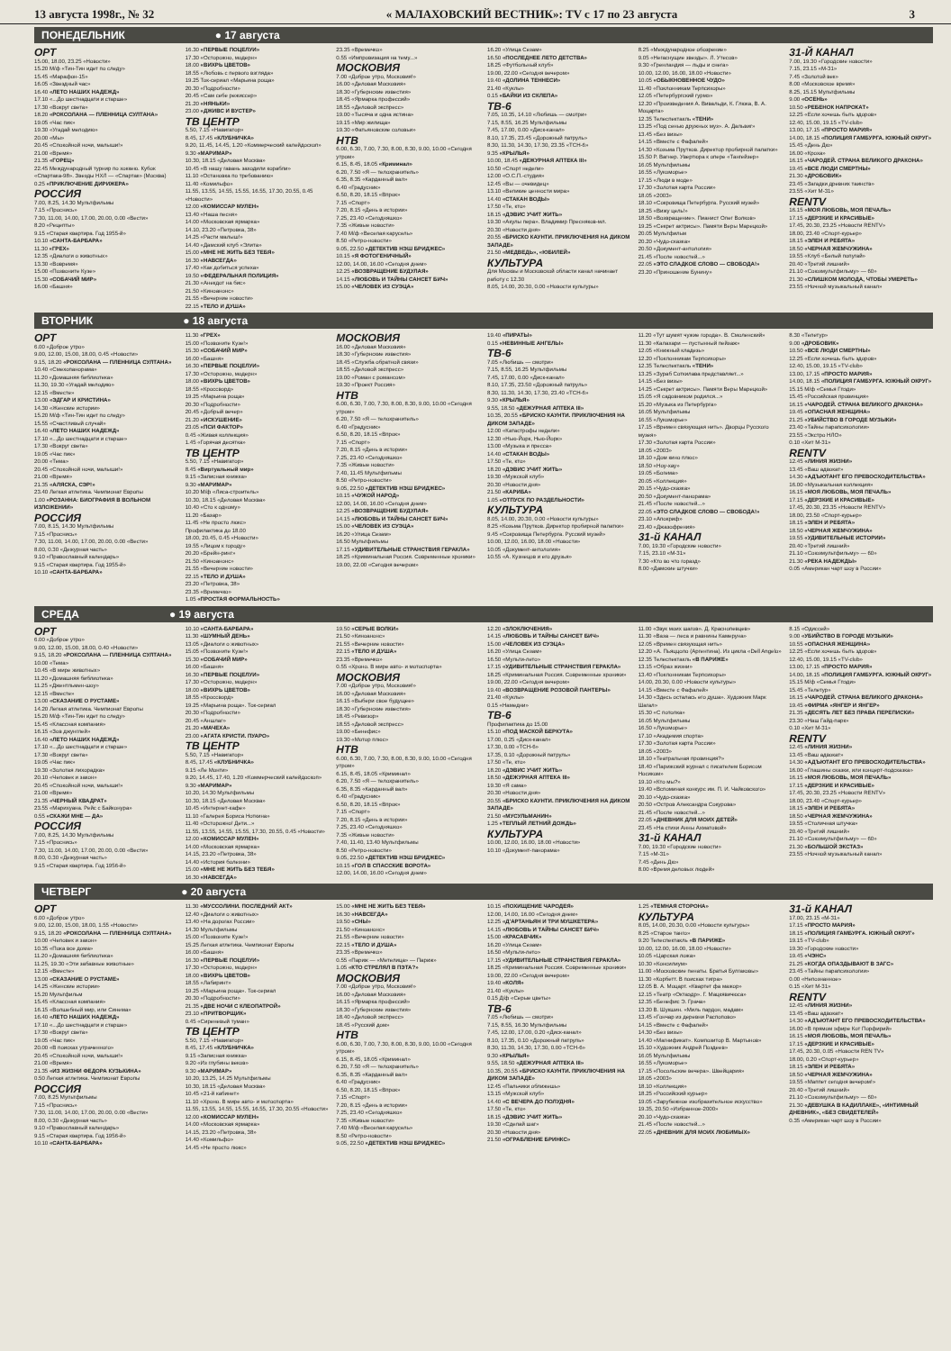13 августа 1998г., № 32 « МАЛАХОВСКИЙ ВЕСТНИК»: TV с 17 по 23 августа 3
ПОНЕДЕЛЬНИК ● 17 августа
ОРТ
15.00, 18.00, 23.25 «Новости»
15.20 М/ф «Тин-Тин идет по следу»
15.45 «Марафон-15»
16.05 «Звездный час»
16.40 «ЛЕТО НАШИХ НАДЕЖД»
17.10 «...До шестнадцати и старше»
17.30 «Вокруг света»
18.20 «РОКСОЛАНА — ПЛЕННИЦА СУЛТАНА»
19.05 «Час пик»
19.30 «Угадай мелодию»
20.00 «Мы»
20.45 «Спокойной ночи, малыши!»
21.00 «Время»
21.35 «ГОРЕЦ»
22.45 Международный турнир по хоккею. Кубок «Спартака-98». Звезды НХЛ — «Спартак» (Москва)
0.25 «ПРИКЛЮЧЕНИЕ ДИРИЖЕРА»
РОССИЯ
7.00, 8.25, 14.30 Мультфильмы
7.15 «Проснись»
7.30, 11.00, 14.00, 17.00, 20.00, 0.00 «Вести»
8.20 «Рецепты»
9.15 «Старая квартира. Год 1955-й»
10.10 «САНТА-БАРБАРА»
11.30 «ГРЕХ»
12.35 «Диалоги о животных»
13.30 «Вовремя»
15.00 «Позвоните Кузе»
15.30 «СОБАЧИЙ МИР»
16.00 «Башня»
16.30 «ПЕРВЫЕ ПОЦЕЛУИ»
17.30 «Осторожно, модерн»
18.00 «ВИХРЬ ЦВЕТОВ»
18.55 «Любовь с первого взгляда»
19.25 Ток-сериал «Марьина роща»
20.30 «Подробности»
20.45 «Сам себе режиссер»
21.20 «НЯНЬКИ»
23.00 «ДЖИВС И ВУСТЕР»
ТВ ЦЕНТР
5.50, 7.15 «Навигатор»
8.45, 17.45 «КЛУБНИЧКА»
9.20, 11.45, 14.45, 1.20 «Коммерческий калейдоскоп»
9.30 «МАРИМАР»
10.30, 18.15 «Деловая Москва»
10.45 «В нашу гавань заходили корабли»
11.10 «Остановка по требованию»
11.40 «Комильфо»
11.55, 13.55, 14.55, 15.55, 16.55, 17.30, 20.55, 0.45 «Новости»
12.00 «КОМИССАР МУЛЕН»
13.40 «Наша песня»
14.00 «Московская ярмарка»
14.10, 23.20 «Петровка, 38»
14.25 «Расти малыш!»
14.40 «Дамский клуб «Элита»
15.00 «МНЕ НЕ ЖИТЬ БЕЗ ТЕБЯ»
16.30 «НАВСЕГДА»
17.40 «Как добиться успеха»
19.50 «ФЕДЕРАЛЬНАЯ ПОЛИЦИЯ»
21.30 «Анекдот на бис»
21.50 «Киноанонс»
21.55 «Вечерние новости»
22.15 «ТЕЛО И ДУША»
23.35 «Времечко»
0.55 «Импровизация на тему...»
МОСКОВИЯ
7.00 «Доброе утро, Московия!»
16.00 «Деловая Московия»
18.30 «Губернские известия»
18.45 «Ярмарка профессий»
18.55 «Деловой экспресс»
19.00 «Тысяча и одна истина»
19.15 «Мир жилища»
19.30 «Фатьяновские соловьи»
НТВ
6.00, 6.30, 7.00, 7.30, 8.00, 8.30, 9.00, 10.00 «Сегодня утром»
6.15, 8.45, 18.05 «Криминал»
6.20, 7.50 «Я — телохранитель»
6.35, 8.35 «Карданный вал»
6.40 «Градусник»
6.50, 8.20, 18.15 «Впрок»
7.15 «Спорт»
7.20, 8.15 «День в истории»
7.25, 23.40 «Сегодняшко»
7.35 «Живые новости»
7.40 М/ф «Веселая карусель»
8.50 «Ретро-новости»
9.05, 22.50 «ДЕТЕКТИВ НЭШ БРИДЖЕС»
10.15 «Я ФОТОГЕНИЧНЫЙ»
12.00, 14.00, 16.00 «Сегодня днем»
12.25 «ВОЗВРАЩЕНИЕ БУДУЛАЯ»
14.15 «ЛЮБОВЬ И ТАЙНЫ САНСЕТ БИЧ»
15.00 «ЧЕЛОВЕК ИЗ СУЭЦА»
16.20 «Улица Сезам»
16.50 «ПОСЛЕДНЕЕ ЛЕТО ДЕТСТВА»
18.25 «Футбольный клуб»
19.00, 22.00 «Сегодня вечером»
19.40 «ДОЛИНА ТЕННЕСИ»
21.40 «Куклы»
0.15 «БАЙКИ ИЗ СКЛЕПА»
ТВ-6
7.05, 10.35, 14.10 «Любишь — смотри»
7.15, 8.55, 16.25 Мультфильмы
7.45, 17.00, 0.00 «Диск-канал»
8.10, 17.35, 23.45 «Дорожный патруль»
8.30, 11.30, 14.30, 17.30, 23.35 «ТСН-6»
9.35 «КРЫЛЬЯ»
10.00, 18.45 «ДЕЖУРНАЯ АПТЕКА III»
10.50 «Спорт недели»
12.00 «О.С.П.-студия»
12.45 «Вы — очевидец»
13.10 «Великие ценности мира»
14.40 «СТАКАН ВОДЫ»
17.50 «Те, кто»
18.15 «ДЭВИС УЧИТ ЖИТЬ»
19.30 «Акулы пера». Владимир Пресняков-мл.
20.30 «Новости дня»
20.55 «БРИСКО КАУНТИ. ПРИКЛЮЧЕНИЯ НА ДИКОМ ЗАПАДЕ»
21.50 «МЕДВЕДЬ», «ЮБИЛЕЙ»
КУЛЬТУРА
Для Москвы и Московской области канал начинает работу с 12.30
8.05, 14.00, 20.30, 0.00 «Новости культуры»
8.25 «Международное обозрение»
9.05 «Негаснущие звезды». Л. Утесов»
9.30 «Гренландия — льды и снега»
10.00, 12.00, 16.00, 18.00 «Новости»
10.05 «ОБЫКНОВЕННОЕ ЧУДО»
11.40 «Поклонникам Терпсихоры»
12.05 «Петербургский гурмэ»
12.20 «Произведения А. Вивальди, К. Глюка, В. А. Моцарта»
12.35 Телеспектакль «ТЕНИ»
13.25 «Под сенью дружных муз». А. Дальвиг»
13.45 «Без визы»
14.15 «Вместе с Фафалей»
14.30 «Козьма Прутков. Директор пробирной палатки»
15.50 Р. Вагнер. Увертюра к опере «Тангейзер»
16.05 Мультфильмы
16.55 «Лукоморье»
17.15 «Люди в моде»
17.30 «Золотая карта России»
18.05 «2003»
18.10 «Сокровища Петербурга. Русский музей»
18.25 «Вижу цель!»
18.50 «Возвращение». Пианист Олег Волков»
19.25 «Секрет актрисы». Памяти Веры Марецкой»
20.05 Мультфильм
20.20 «Чудо-сказка»
20.50 «Документ-антология»
21.45 «После новостей...»
22.05 «ЭТО СЛАДКОЕ СЛОВО — СВОБОДА!»
23.20 «Приношение Бунину»
31-Й КАНАЛ
7.00, 19.30 «Городские новости»
7.15, 23.15 «М-31»
7.45 «Золотой век»
8.00 «Московское время»
8.25, 15.15 Мультфильмы
9.00 «ОСЕНЬ»
10.50 «РЕБЕНОК НАПРОКАТ»
12.25 «Если хочешь быть здоров»
12.40, 15.00, 19.15 «TV-club»
13.00, 17.15 «ПРОСТО МАРИЯ»
14.00, 18.15 «ПОЛИЦИЯ ГАМБУРГА. ЮЖНЫЙ ОКРУГ»
15.45 «День Дю»
16.00 «Кроха»
16.15 «ЧАРОДЕЙ. СТРАНА ВЕЛИКОГО ДРАКОНА»
19.45 «ВСЕ ЛЮДИ СМЕРТНЫ»
21.30 «ДРОБОВИК»
23.45 «Загадки древних таинств»
23.55 «Хит М-31»
RENTV
16.15 «МОЯ ЛЮБОВЬ, МОЯ ПЕЧАЛЬ»
17.15 «ДЕРЗКИЕ И КРАСИВЫЕ»
17.45, 20.30, 23.25 «Новости RENTV»
18.00, 23.40 «Спорт-курьер»
18.15 «ЭЛЕН И РЕБЯТА»
18.50 «ЧЕРНАЯ ЖЕМЧУЖИНА»
19.55 «Клуб «Белый попугай»
20.40 «Третий лишний»
21.10 «Союзмультфильму» — 60»
21.30 «СЛИШКОМ МОЛОДА, ЧТОБЫ УМЕРЕТЬ»
23.55 «Ночной музыкальный канал»
ВТОРНИК ● 18 августа
ОРТ
6.00 «Доброе утро»
9.00, 12.00, 15.00, 18.00, 0.45 «Новости»
9.15, 18.20 «РОКСОЛАНА — ПЛЕННИЦА СУЛТАНА»
10.40 «Смехопанорама»
11.20 «Домашняя библиотека»
11.30, 19.30 «Угадай мелодию»
12.15 «Вместе»
13.00 «ЭДГАР И КРИСТИНА»
14.30 «Женские истории»
15.20 М/ф «Тин-Тин идет по следу»
15.55 «Счастливый случай»
16.40 «ЛЕТО НАШИХ НАДЕЖД»
17.10 «...До шестнадцати и старше»
17.30 «Вокруг света»
19.05 «Час пик»
20.00 «Тема»
20.45 «Спокойной ночи, малыши!»
21.00 «Время»
21.35 «АЛЯСКА, СЭР!»
23.40 Легкая атлетика. Чемпионат Европы
1.00 «РОЗАННА: БИОГРАФИЯ В ВОЛЬНОМ ИЗЛОЖЕНИИ»
РОССИЯ
7.00, 8.15, 14.30 Мультфильмы
7.15 «Проснись»
7.30, 11.00, 14.00, 17.00, 20.00, 0.00 «Вести»
8.00, 0.30 «Дежурная часть»
9.10 «Православный календарь»
9.15 «Старая квартира. Год 1955-й»
10.10 «САНТА-БАРБАРА»
11.30 «ГРЕХ»
15.00 «Позвоните Кузе!»
15.30 «СОБАЧИЙ МИР»
16.00 «Башня»
16.30 «ПЕРВЫЕ ПОЦЕЛУИ»
17.30 «Осторожно, модерн»
18.00 «ВИХРЬ ЦВЕТОВ»
18.55 «Кроссворд»
19.25 «Марьина роща»
20.30 «Подробности»
20.45 «Добрый вечер»
21.20 «ИСКУШЕНИЕ»
23.05 «ПСИ ФАКТОР»
0.45 «Живая коллекция»
1.45 «Горячая десятка»
ТВ ЦЕНТР
5.50, 7.15 «Навигатор»
8.45 «Виртуальный мир»
9.15 «Записная книжка»
9.30 «МАРИМАР»
10.20 М/ф «Лиса-строитель»
10.30, 18.15 «Деловая Москва»
10.40 «Сто к одному»
11.20 «Базар»
11.45 «Не просто люкс»
Профилактика до 18.00
18.00, 20.45, 0.45 «Новости»
19.55 «Лицом к городу»
20.20 «Брейн-ринг»
21.50 «Киноанонс»
21.55 «Вечерние новости»
22.15 «ТЕЛО И ДУША»
23.20 «Петровка, 38»
23.35 «Времечко»
1.05 «ПРОСТАЯ ФОРМАЛЬНОСТЬ»
МОСКОВИЯ
16.00 «Деловая Московия»
18.30 «Губернские известия»
18.45 «Служба обратной связи»
18.55 «Деловой экспресс»
19.00 «Роман с романсом»
19.30 «Проект Россия»
НТВ
6.00, 6.30, 7.00, 7.30, 8.00, 8.30, 9.00, 10.00 «Сегодня утром»
6.20, 7.50 «Я — телохранитель»
6.40 «Градусник»
6.50, 8.20, 18.15 «Впрок»
7.15 «Спорт»
7.20, 8.15 «День в истории»
7.25, 23.40 «Сегодняшко»
7.35 «Живые новости»
7.40, 11.45 Мультфильмы
8.50 «Ретро-новости»
9.05, 22.50 «ДЕТЕКТИВ НЭШ БРИДЖЕС»
10.15 «ЧУЖОЙ НАРОД»
12.00, 14.00, 16.00 «Сегодня днем»
12.25 «ВОЗВРАЩЕНИЕ БУДУЛАЯ»
14.15 «ЛЮБОВЬ И ТАЙНЫ САНСЕТ БИЧ»
15.00 «ЧЕЛОВЕК ИЗ СУЭЦА»
16.20 «Улица Сезам»
16.50 Мультфильмы
17.15 «УДИВИТЕЛЬНЫЕ СТРАНСТВИЯ ГЕРАКЛА»
18.25 «Криминальная Россия. Современные хроники»
19.00, 22.00 «Сегодня вечером»
19.40 «ПИРАТЫ»
0.15 «НЕВИННЫЕ АНГЕЛЫ»
ТВ-6
7.05 «Любишь — смотри»
7.15, 8.55, 16.25 Мультфильмы
7.45, 17.00, 0.00 «Диск-канал»
8.10, 17.35, 23.50 «Дорожный патруль»
8.30, 11.30, 14.30, 17.30, 23.40 «ТСН-6»
9.30 «КРЫЛЬЯ»
9.55, 18.50 «ДЕЖУРНАЯ АПТЕКА III»
10.35, 20.55 «БРИСКО КАУНТИ. ПРИКЛЮЧЕНИЯ НА ДИКОМ ЗАПАДЕ»
12.00 «Катастрофы недели»
12.30 «Нью-Йорк, Нью-Йорк»
13.00 «Музыка и пресса»
14.40 «СТАКАН ВОДЫ»
17.50 «Те, кто»
18.20 «ДЭВИС УЧИТ ЖИТЬ»
19.30 «Мужской клуб»
20.30 «Новости дня»
21.50 «КАРИБА»
1.05 «ОТПУСК ПО РАЗДЕЛЬНОСТИ»
КУЛЬТУРА
8.05, 14.00, 20.30, 0.00 «Новости культуры»
8.25 «Козьма Прутков. Директор пробирной палатки»
9.45 «Сокровища Петербурга. Русский музей»
10.00, 12.00, 16.00, 18.00 «Новости»
10.05 «Документ-антология»
10.55 «А. Кузнецов и его друзья»
11.20 «Тут шумят чужие города». В. Смоленский»
11.30 «Калахари — пустынный пейзаж»
12.05 «Книжный кладезь»
12.20 «Поклонникам Терпсихоры»
12.35 Телеспектакль «ТЕНИ»
13.25 «Зураб Соткилава представляет...»
14.15 «Без визы»
14.25 «Секрет актрисы». Памяти Веры Марецкой»
15.05 «Я садовником родился...»
15.20 «Музыка из Петербурга»
16.05 Мультфильмы
16.55 «Лукоморье»
17.15 «Времен связующая нить». Дворцы Русского музея»
17.30 «Золотая карта России»
18.05 «2003»
18.10 «Дом кино плюс»
18.50 «Ноу-хау»
19.05 «Богема»
20.05 «Коллекция»
20.15 «Чудо-сказка»
20.50 «Документ-панорама»
21.45 «После новостей...»
22.05 «ЭТО СЛАДКОЕ СЛОВО — СВОБОДА!»
23.10 «Апокриф»
23.40 «Джазофрения»
31-й КАНАЛ
7.00, 19.30 «Городские новости»
7.15, 23.10 «М-31»
7.30 «Кто во что горазд»
8.00 «Дамские штучки»
8.30 «Телетур»
9.00 «ДРОБОВИК»
10.50 «ВСЕ ЛЮДИ СМЕРТНЫ»
12.25 «Если хочешь быть здоров»
12.40, 15.00, 19.15 «TV-club»
13.00, 17.15 «ПРОСТО МАРИЯ»
14.00, 18.15 «ПОЛИЦИЯ ГАМБУРГА. ЮЖНЫЙ ОКРУГ»
15.15 М/ф «Семья Гпэди»
15.45 «Российская провинция»
16.15 «ЧАРОДЕЙ. СТРАНА ВЕЛИКОГО ДРАКОНА»
19.45 «ОПАСНАЯ ЖЕНЩИНА»
21.25 «УБИЙСТВО В ГОРОДЕ МУЗЫКИ»
23.40 «Тайны парапсихологии»
23.55 «Экстро НЛО»
0.10 «Хит М-31»
RENTV
12.45 «ЛИНИЯ ЖИЗНИ»
13.45 «Ваш адвокат»
14.30 «АДЪЮТАНТ ЕГО ПРЕВОСХОДИТЕЛЬСТВА»
16.00 «Музыкальная коллекция»
16.15 «МОЯ ЛЮБОВЬ, МОЯ ПЕЧАЛЬ»
17.15 «ДЕРЗКИЕ И КРАСИВЫЕ»
17.45, 20.30, 23.35 «Новости RENTV»
18.00, 23.50 «Спорт-курьер»
18.15 «ЭЛЕН И РЕБЯТА»
18.50 «ЧЕРНАЯ ЖЕМЧУЖИНА»
19.55 «УДИВИТЕЛЬНЫЕ ИСТОРИИ»
20.40 «Третий лишний»
21.10 «Союзмультфильму» — 60»
21.30 «РЕКА НАДЕЖДЫ»
0.05 «Американ чарт шоу в России»
СРЕДА ● 19 августа
ОРТ
6.00 «Доброе утро»
9.00, 12.00, 15.00, 18.00, 0.40 «Новости»
9.15, 18.20 «РОКСОЛАНА — ПЛЕННИЦА СУЛТАНА»
10.00 «Тема»
10.45 «В мире животных»
11.20 «Домашняя библиотека»
11.25 «Джентльмен-шоу»
12.15 «Вместе»
13.00 «СКАЗАНИЕ О РУСТАМЕ»
14.20 Легкая атлетика. Чемпионат Европы
15.20 М/ф «Тин-Тин идет по следу»
15.45 «Классная компания»
16.15 «Зов джунглей»
16.40 «ЛЕТО НАШИХ НАДЕЖД»
17.10 «...До шестнадцати и старше»
17.30 «Вокруг света»
19.05 «Час пик»
19.30 «Золотая лихорадка»
20.10 «Человек и закон»
20.45 «Спокойной ночи, малыши!»
21.00 «Время»
21.35 «ЧЕРНЫЙ КВАДРАТ»
23.55 «Марихуана. Рейс с Байконура»
0.55 «СКАЖИ МНЕ — ДА»
РОССИЯ
7.00, 8.25, 14.30 Мультфильмы
7.15 «Проснись»
7.30, 11.00, 14.00, 17.00, 20.00, 0.00 «Вести»
8.00, 0.30 «Дежурная часть»
9.15 «Старая квартира. Год 1956-й»
10.10 «САНТА-БАРБАРА»
11.30 «ШУМНЫЙ ДЕНЬ»
13.05 «Диалоги о животных»
15.05 «Позвоните Кузе!»
15.30 «СОБАЧИЙ МИР»
16.00 «Башня»
16.30 «ПЕРВЫЕ ПОЦЕЛУИ»
17.30 «Осторожно, модерн»
18.00 «ВИХРЬ ЦВЕТОВ»
18.55 «Кроссворд»
19.25 «Марьина роща». Ток-сериал
20.30 «Подробности»
20.45 «Аншлаг»
21.20 «МАЧЕХА»
23.00 «АГАТА КРИСТИ. ПУАРО»
ТВ ЦЕНТР
5.50, 7.15 «Навигатор»
8.45, 17.45 «КЛУБНИЧКА»
9.15 «Ле Монти»
9.20, 14.45, 17.40, 1.20 «Коммерческий калейдоскоп»
9.30 «МАРИМАР»
10.20, 14.30 Мультфильмы
10.30, 18.15 «Деловая Москва»
10.45 «Интернет-кафе»
11.10 «Галерея Бориса Ноткина»
11.40 «Осторожно! Дети...»
11.55, 13.55, 14.55, 15.55, 17.30, 20.55, 0.45 «Новости»
12.00 «КОМИССАР МУЛЕН»
14.00 «Московская ярмарка»
14.15, 23.20 «Петровка, 38»
14.40 «История болезни»
15.00 «МНЕ НЕ ЖИТЬ БЕЗ ТЕБЯ»
16.30 «НАВСЕГДА»
19.50 «СЕРЫЕ ВОЛКИ»
21.50 «Киноанонс»
21.55 «Вечерние новости»
22.15 «ТЕЛО И ДУША»
23.35 «Времечко»
0.55 «Хроно. В мире авто- и мотоспорта»
МОСКОВИЯ
7.00 «Доброе утро, Московия!»
16.00 «Деловая Московия»
16.15 «Выбери свое будущее»
18.30 «Губернские известия»
18.45 «Ревизор»
18.55 «Деловой экспресс»
19.00 «Бенефис»
19.30 «Мотор плюс»
НТВ
6.00, 6.30, 7.00, 7.30, 8.00, 8.30, 9.00, 10.00 «Сегодня утром»
6.15, 8.45, 18.05 «Криминал»
6.20, 7.50 «Я — телохранитель»
6.35, 8.35 «Карданный вал»
6.40 «Градусник»
6.50, 8.20, 18.15 «Впрок»
7.15 «Спорт»
7.20, 8.15 «День в истории»
7.25, 23.40 «Сегодняшко»
7.35 «Живые новости»
7.40, 11.40, 13.40 Мультфильмы
8.50 «Ретро-новости»
9.05, 22.50 «ДЕТЕКТИВ НЭШ БРИДЖЕС»
10.15 «ГОЛ В СПАССКИЕ ВОРОТА»
12.00, 14.00, 16.00 «Сегодня днем»
12.20 «ЗЛОКЛЮЧЕНИЯ»
14.15 «ЛЮБОВЬ И ТАЙНЫ САНСЕТ БИЧ»
15.00 «ЧЕЛОВЕК ИЗ СУЭЦА»
16.20 «Улица Сезам»
16.50 «Мульти-лето»
17.15 «УДИВИТЕЛЬНЫЕ СТРАНСТВИЯ ГЕРАКЛА»
18.25 «Криминальная Россия. Современные хроники»
19.00, 22.00 «Сегодня вечером»
19.40 «ВОЗВРАЩЕНИЕ РОЗОВОЙ ПАНТЕРЫ»
21.40 «Куклы»
0.15 «Намедни»
ТВ-6
Профилактика до 15.00
15.10 «ПОД МАСКОЙ БЕРКУТА»
17.00, 0.25 «Диск-канал»
17.30, 0.00 «ТСН-6»
17.35, 0.10 «Дорожный патруль»
17.50 «Те, кто»
18.20 «ДЭВИС УЧИТ ЖИТЬ»
18.50 «ДЕЖУРНАЯ АПТЕКА III»
19.30 «Я сама»
20.30 «Новости дня»
20.55 «БРИСКО КАУНТИ. ПРИКЛЮЧЕНИЯ НА ДИКОМ ЗАПАДЕ»
21.50 «МУСУЛЬМАНИН»
1.25 «ТЕПЛЫЙ ЛЕТНИЙ ДОЖДЬ»
КУЛЬТУРА
10.00, 12.00, 16.00, 18.00 «Новости»
10.10 «Документ-панорама»
11.00 «Звук моих шагов». Д. Краснопевцев»
11.30 «Ваза — леса и равнины Камеруна»
12.05 «Времен связующая нить»
12.20 «А. Пьяццоло (Аргентина). Из цикла «Dell Angelo»
12.35 Телеспектакль «В ПАРИЖЕ»
13.15 «Образ жизни»
13.40 «Поклонникам Терпсихоры»
14.00, 20.30, 0.00 «Новости культуры»
14.15 «Вместе с Фафалей»
14.30 «Здесь осталась его душа». Художник Марк Шагал»
15.30 «С потолка»
16.05 Мультфильмы
16.50 «Лукоморье»
17.10 «Академия спорта»
17.30 «Золотая карта России»
18.05 «2003»
18.10 «Театральная провинция?»
18.40 «Парижский журнал с писателем Борисом Носиком»
19.10 «Кто мы?»
19.40 «Вспоминая конкурс им. П. И. Чайковского»
20.10 «Чудо-сказка»
20.50 «Остров Александра Сокурова»
21.45 «После новостей...»
22.05 «ДНЕВНИК ДЛЯ МОИХ ДЕТЕЙ»
23.45 «На стихи Анны Ахматовой»
31-й КАНАЛ
7.00, 19.30 «Городские новости»
7.15 «М-31»
7.45 «День Дю»
8.00 «Время деловых людей»
8.15 «Одиссей»
9.00 «УБИЙСТВО В ГОРОДЕ МУЗЫКИ»
10.55 «ОПАСНАЯ ЖЕНЩИНА»
12.25 «Если хочешь быть здоров»
12.40, 15.00, 19.15 «TV-club»
13.00, 17.15 «ПРОСТО МАРИЯ»
14.00, 18.15 «ПОЛИЦИЯ ГАМБУРГА. ЮЖНЫЙ ОКРУГ»
15.15 М/ф «Семья Гпэди»
15.45 «Телетур»
16.15 «ЧАРОДЕЙ. СТРАНА ВЕЛИКОГО ДРАКОНА»
19.45 «ФИРМА «ЯНГЕР И ЯНГЕР»
21.35 «ДЕСЯТЬ ЛЕТ БЕЗ ПРАВА ПЕРЕПИСКИ»
23.30 «Наш Гайд-парк»
0.10 «Хит М-31»
RENTV
12.45 «ЛИНИЯ ЖИЗНИ»
13.45 «Ваш адвокат»
14.30 «АДЪЮТАНТ ЕГО ПРЕВОСХОДИТЕЛЬСТВА»
16.00 «Глашины сказки, или концерт-подсказка»
16.15 «МОЯ ЛЮБОВЬ, МОЯ ПЕЧАЛЬ»
17.15 «ДЕРЗКИЕ И КРАСИВЫЕ»
17.45, 20.30, 23.25 «Новости RENTV»
18.00, 23.40 «Спорт-курьер»
18.15 «ЭЛЕН И РЕБЯТА»
18.50 «ЧЕРНАЯ ЖЕМЧУЖИНА»
19.55 «Столичная штучка»
20.40 «Третий лишний»
21.10 «Союзмультфильму» — 60»
21.30 «БОЛЬШОЙ ЭКСТАЗ»
23.55 «Ночной музыкальный канал»
ЧЕТВЕРГ ● 20 августа
ОРТ
6.00 «Доброе утро»
9.00, 12.00, 15.00, 18.00, 1.55 «Новости»
9.15, 18.20 «РОКСОЛАНА — ПЛЕННИЦА СУЛТАНА»
10.00 «Человек и закон»
10.35 «Пока все дома»
11.20 «Домашняя библиотека»
11.25, 19.30 «Эти забавные животные»
12.15 «Вместе»
13.00 «СКАЗАНИЕ О РУСТАМЕ»
14.25 «Женские истории»
15.20 Мультфильм
15.45 «Классная компания»
16.15 «Волшебный мир, или Синема»
16.40 «ЛЕТО НАШИХ НАДЕЖД»
17.10 «...До шестнадцати и старше»
17.30 «Вокруг света»
19.05 «Час пик»
20.00 «В поисках утраченного»
20.45 «Спокойной ночи, малыши!»
21.00 «Время»
21.35 «ИЗ ЖИЗНИ ФЕДОРА КУЗЬКИНА»
0.50 Легкая атлетика. Чемпионат Европы
РОССИЯ
7.00, 8.25 Мультфильмы
7.15 «Проснись»
7.30, 11.00, 14.00, 17.00, 20.00, 0.00 «Вести»
8.00, 0.30 «Дежурная часть»
9.10 «Православный календарь»
9.15 «Старая квартира. Год 1956-й»
10.10 «САНТА-БАРБАРА»
11.30 «МУССОЛИНИ. ПОСЛЕДНИЙ АКТ»
12.40 «Диалоги о животных»
13.40 «На дорогах России»
14.30 Мультфильмы
15.00 «Позвоните Кузе!»
15.25 Легкая атлетика. Чемпионат Европы
16.00 «Башня»
16.30 «ПЕРВЫЕ ПОЦЕЛУИ»
17.30 «Осторожно, модерн»
18.00 «ВИХРЬ ЦВЕТОВ»
18.55 «Лабиринт»
19.25 «Марьина роща». Ток-сериал
20.30 «Подробности»
21.35 «ДВЕ НОЧИ С КЛЕОПАТРОЙ»
23.10 «ПРИТВОРЩИК»
0.45 «Сиреневый туман»
ТВ ЦЕНТР
5.50, 7.15 «Навигатор»
8.45, 17.45 «КЛУБНИЧКА»
9.15 «Записная книжка»
9.20 «Из глубины веков»
9.30 «МАРИМАР»
10.20, 13.25, 14.25 Мультфильмы
10.30, 18.15 «Деловая Москва»
10.45 «21-й кабинет»
11.10 «Хроно. В мире авто- и мотоспорта»
11.55, 13.55, 14.55, 15.55, 16.55, 17.30, 20.55 «Новости»
12.00 «КОМИССАР МУЛЕН»
14.00 «Московская ярмарка»
14.15, 23.20 «Петровка, 38»
14.40 «Комильфо»
14.45 «Не просто люкс»
15.00 «МНЕ НЕ ЖИТЬ БЕЗ ТЕБЯ»
16.30 «НАВСЕГДА»
19.50 «СНЫ»
21.50 «Киноанонс»
21.55 «Вечерние новости»
22.15 «ТЕЛО И ДУША»
23.35 «Времечко»
0.55 «Париж — «Метелица» — Париж»
1.05 «КТО СТРЕЛЯЛ В ПЭТА?»
МОСКОВИЯ
7.00 «Доброе утро, Московия!»
16.00 «Деловая Московия»
16.15 «Ярмарка профессий»
18.30 «Губернские известия»
18.40 «Деловой экспресс»
18.45 «Русский дом»
НТВ
6.00, 6.30, 7.00, 7.30, 8.00, 8.30, 9.00, 10.00 «Сегодня утром»
6.15, 8.45, 18.05 «Криминал»
6.20, 7.50 «Я — телохранитель»
6.35, 8.35 «Карданный вал»
6.40 «Градусник»
6.50, 8.20, 18.15 «Впрок»
7.15 «Спорт»
7.20, 8.15 «День в истории»
7.25, 23.40 «Сегодняшко»
7.35 «Живые новости»
7.40 М/ф «Веселая карусель»
8.50 «Ретро-новости»
9.05, 22.50 «ДЕТЕКТИВ НЭШ БРИДЖЕС»
10.15 «ПОХИЩЕНИЕ ЧАРОДЕЯ»
12.00, 14.00, 16.00 «Сегодня днем»
12.25 «Д'АРТАНЬЯН И ТРИ МУШКЕТЕРА»
14.15 «ЛЮБОВЬ И ТАЙНЫ САНСЕТ БИЧ»
15.00 «КРАСАВЧИК»
16.20 «Улица Сезам»
16.50 «Мульти-лето»
17.15 «УДИВИТЕЛЬНЫЕ СТРАНСТВИЯ ГЕРАКЛА»
18.25 «Криминальная Россия. Современные хроники»
19.00, 22.00 «Сегодня вечером»
19.40 «КОЛЯ»
21.40 «Куклы»
0.15 Д/ф «Серые цветы»
ТВ-6
7.05 «Любишь — смотри»
7.15, 8.55, 16.30 Мультфильмы
7.45, 12.00, 17.00, 0.20 «Диск-канал»
8.10, 17.35, 0.10 «Дорожный патруль»
8.30, 11.30, 14.30, 17.30, 0.00 «ТСН-6»
9.30 «КРЫЛЬЯ»
9.55, 18.50 «ДЕЖУРНАЯ АПТЕКА III»
10.35, 20.55 «БРИСКО КАУНТИ. ПРИКЛЮЧЕНИЯ НА ДИКОМ ЗАПАДЕ»
12.45 «Пальчики оближешь»
13.15 «Мужской клуб»
14.40 «С ВЕЧЕРА ДО ПОЛУДНЯ»
17.50 «Те, кто»
18.15 «ДЭВИС УЧИТ ЖИТЬ»
19.30 «Сделай шаг»
20.30 «Новости дня»
21.50 «ОГРАБЛЕНИЕ БРИНКС»
1.25 «ТЕМНАЯ СТОРОНА»
КУЛЬТУРА
8.05, 14.00, 20.30, 0.00 «Новости культуры»
8.25 «Старое танго»
9.20 Телеспектакль «В ПАРИЖЕ»
10.00, 12.00, 16.00, 18.00 «Новости»
10.05 «Царская ложа»
10.30 «Консилиум»
11.00 «Московские пенаты. Братья Булгаковы»
11.30 «Корбетт. В поисках тигра»
12.05 В. А. Моцарт. «Квартет фа мажор»
12.15 «Театр «Октаэдр». Г. Мацкявичюса»
12.35 «Бенефис Э. Грача»
13.20 В. Шукшин. «Миль пардон, мадам»
13.45 «Гончар из деревни Распопово»
14.15 «Вместе с Фафалей»
14.30 «Без визы»
14.40 «Магнификат». Композитор В. Мартынов»
15.10 «Художник Андрей Поздеев»
16.05 Мультфильмы
16.55 «Лукоморье»
17.15 «Посольские вечера». Швейцария»
18.05 «2003»
18.10 «Коллекция»
18.25 «Российский курьер»
19.05 «Зарубежное изобразительное искусство»
19.35, 20.50 «Избранное-2000»
20.10 «Чудо-сказка»
21.45 «После новостей...»
22.05 «ДНЕВНИК ДЛЯ МОИХ ЛЮБИМЫХ»
31-й КАНАЛ
17.00, 23.15 «М-31»
17.15 «ПРОСТО МАРИЯ»
18.15 «ПОЛИЦИЯ ГАМБУРГА. ЮЖНЫЙ ОКРУГ»
19.15 «TV-club»
19.30 «Городские новости»
19.45 «ЧЭНС»
21.25 «КОГДА ОПАЗДЫВАЮТ В ЗАГС»
23.45 «Тайны парапсихологии»
0.00 «Непознанное»
0.15 «Хит М-31»
RENTV
12.45 «ЛИНИЯ ЖИЗНИ»
13.45 «Ваш адвокат»
14.30 «АДЪЮТАНТ ЕГО ПРЕВОСХОДИТЕЛЬСТВА»
16.00 «В прямом эфире Кот Порфирий»
16.15 «МОЯ ЛЮБОВЬ, МОЯ ПЕЧАЛЬ»
17.15 «ДЕРЗКИЕ И КРАСИВЫЕ»
17.45, 20.30, 0.05 «Новости REN TV»
18.00, 0.20 «Спорт-курьер»
18.15 «ЭЛЕН И РЕБЯТА»
18.50 «ЧЕРНАЯ ЖЕМЧУЖИНА»
19.55 «Маппет сегодня вечером!»
20.40 «Третий лишний»
21.10 «Союзмультфильму» — 60»
21.30 «ДЕВУШКА В КАДИЛЛАКЕ», «ИНТИМНЫЙ ДНЕВНИК», «БЕЗ СВИДЕТЕЛЕЙ»
0.35 «Американ чарт шоу в России»